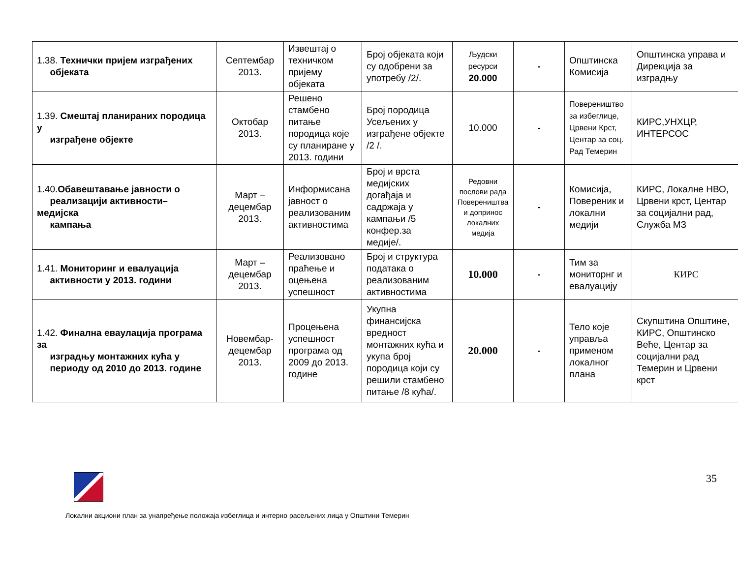| 1.38. Технички пријем изграђених објеката | Септембар 2013. | Извештај о техничком пријему објеката | Број објеката који су одобрени за употребу /2/. | Људски ресурси 20.000 | - | Општинска Комисија | Општинска управа и Дирекција за изградњу |
| 1.39. Смештај планираних породица у изграђене објекте | Октобар 2013. | Решено стамбено питање породица које су планиране у 2013. години | Број породица Усељених у изграђене објекте /2 /. | 10.000 | - | Повереништво за избеглице, Црвени Крст, Центар за соц. Рад Темерин | КИРС,УНХЦР, ИНТЕРСОС |
| 1.40. Обавештавање јавности о реализацији активности– медијска кампања | Март – децембар 2013. | Информисана јавност о реализованим активностима | Број и врста медијских догађаја и садржаја у кампањи /5 конфер.за медије/. | Редовни послови рада Повереништва и допринос локалних медија | - | Комисија, Повереник и локални медији | КИРС, Локалне НВО, Црвени крст, Центар за социјални рад, Служба МЗ |
| 1.41. Мониторинг и евалуација активности у 2013. години | Март – децембар 2013. | Реализовано праћење и оцењена успешност | Број и структура података о реализованим активностима | 10.000 | - | Тим за мониторнг и евалуацију | КИРС |
| 1.42. Финална еваулација програма за изградњу монтажних кућа у периоду од 2010 до 2013. године | Новембар-децембар 2013. | Процењена успешност програма од 2009 до 2013. године | Укупна финансијска вредност монтажних кућа и укупа број породица који су решили стамбено питање /8 кућа/. | 20.000 | - | Тело које управља применом локалног плана | Скупштина Општине, КИРС, Општинско Веће, Центар за социјални рад Темерин и Црвени крст |
35
Локални акциони план за унапређење положаја избеглица и интерно расељених лица у Општини Темерин